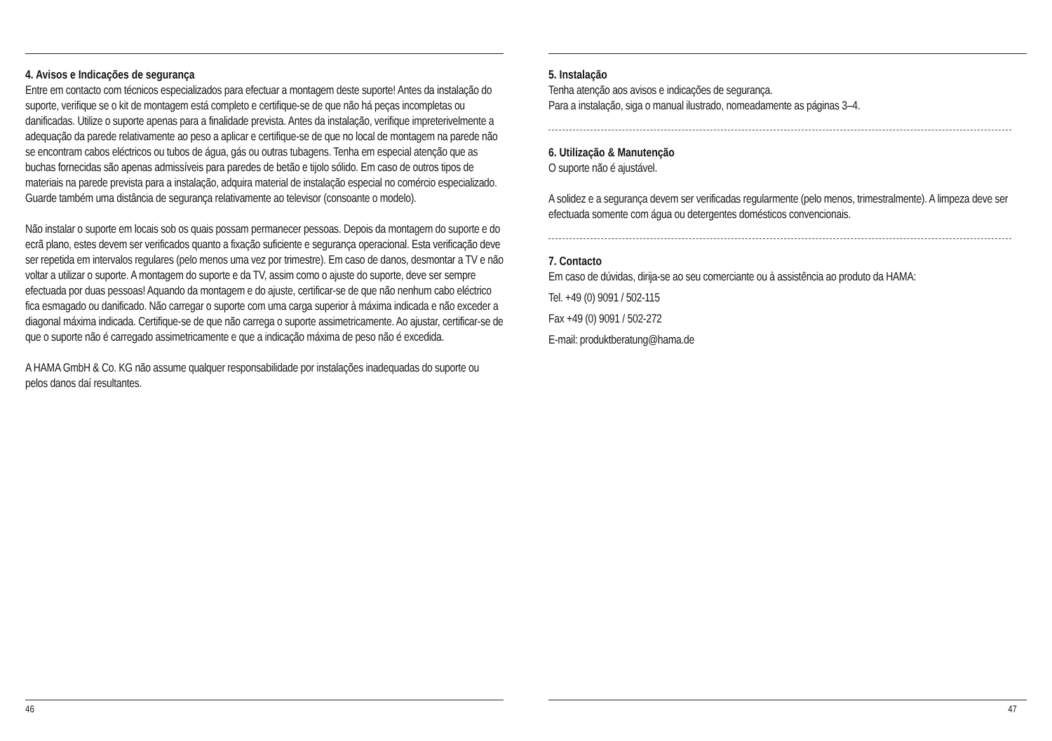4. Avisos e Indicações de segurança
Entre em contacto com técnicos especializados para efectuar a montagem deste suporte! Antes da instalação do suporte, verifique se o kit de montagem está completo e certifique-se de que não há peças incompletas ou danificadas. Utilize o suporte apenas para a finalidade prevista. Antes da instalação, verifique impreterivelmente a adequação da parede relativamente ao peso a aplicar e certifique-se de que no local de montagem na parede não se encontram cabos eléctricos ou tubos de água, gás ou outras tubagens. Tenha em especial atenção que as buchas fornecidas são apenas admissíveis para paredes de betão e tijolo sólido. Em caso de outros tipos de materiais na parede prevista para a instalação, adquira material de instalação especial no comércio especializado. Guarde também uma distância de segurança relativamente ao televisor (consoante o modelo).
Não instalar o suporte em locais sob os quais possam permanecer pessoas. Depois da montagem do suporte e do ecrã plano, estes devem ser verificados quanto a fixação suficiente e segurança operacional. Esta verificação deve ser repetida em intervalos regulares (pelo menos uma vez por trimestre). Em caso de danos, desmontar a TV e não voltar a utilizar o suporte. A montagem do suporte e da TV, assim como o ajuste do suporte, deve ser sempre efectuada por duas pessoas! Aquando da montagem e do ajuste, certificar-se de que não nenhum cabo eléctrico fica esmagado ou danificado. Não carregar o suporte com uma carga superior à máxima indicada e não exceder a diagonal máxima indicada. Certifique-se de que não carrega o suporte assimetricamente. Ao ajustar, certificar-se de que o suporte não é carregado assimetricamente e que a indicação máxima de peso não é excedida.
A HAMA GmbH & Co. KG não assume qualquer responsabilidade por instalações inadequadas do suporte ou pelos danos daí resultantes.
46
5. Instalação
Tenha atenção aos avisos e indicações de segurança.
Para a instalação, siga o manual ilustrado, nomeadamente as páginas 3–4.
6. Utilização & Manutenção
O suporte não é ajustável.
A solidez e a segurança devem ser verificadas regularmente (pelo menos, trimestralmente). A limpeza deve ser efectuada somente com água ou detergentes domésticos convencionais.
7. Contacto
Em caso de dúvidas, dirija-se ao seu comerciante ou à assistência ao produto da HAMA:
Tel. +49 (0) 9091 / 502-115
Fax +49 (0) 9091 / 502-272
E-mail: produktberatung@hama.de
47